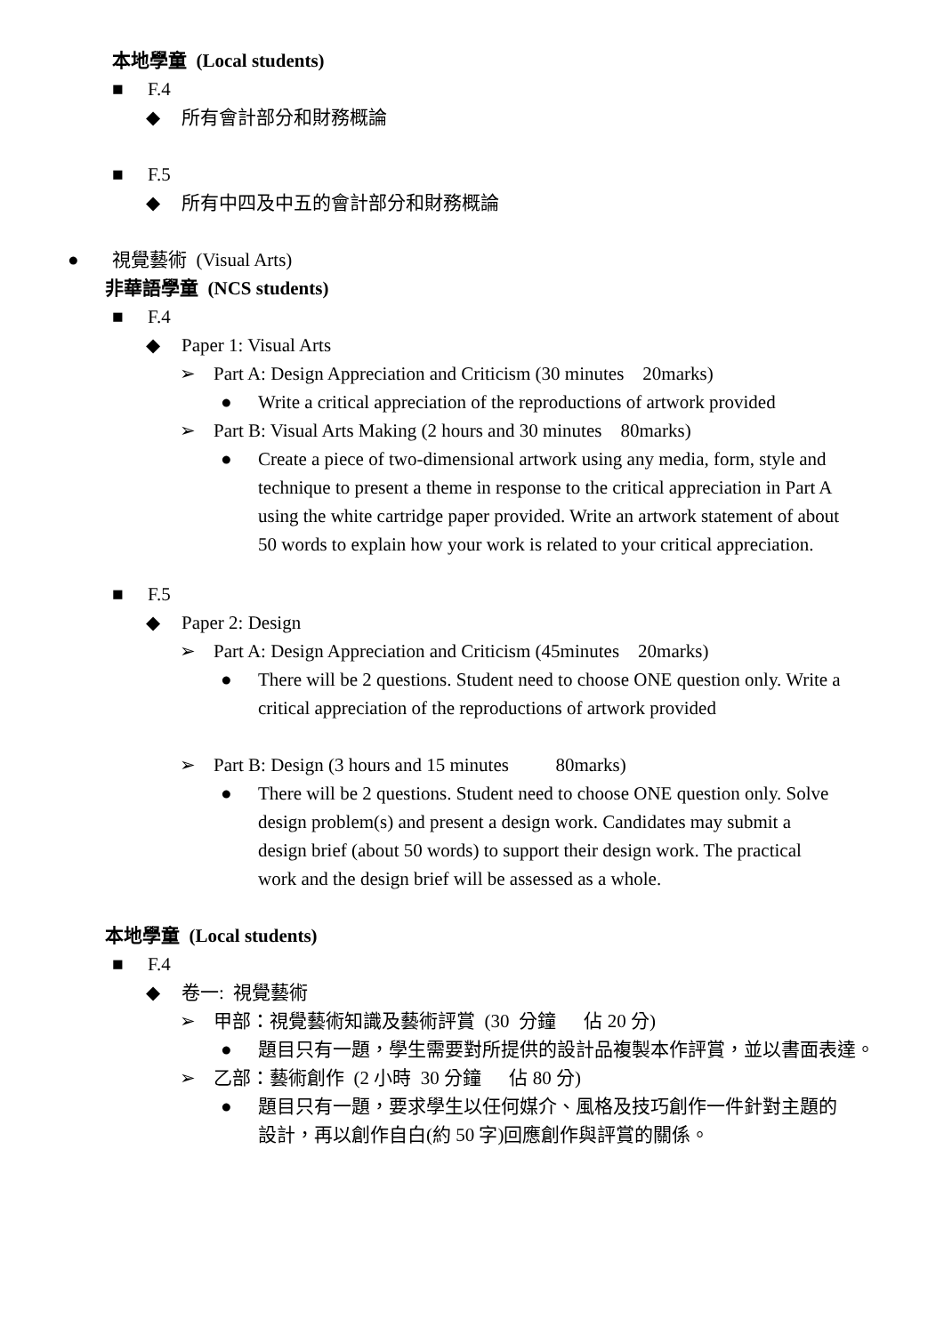本地學童 (Local students)
■ F.4
◆ 所有會計部分和財務概論
■ F.5
◆ 所有中四及中五的會計部分和財務概論
● 視覺藝術 (Visual Arts)
非華語學童 (NCS students)
■ F.4
◆ Paper 1: Visual Arts
➢ Part A: Design Appreciation and Criticism (30 minutes 20marks)
● Write a critical appreciation of the reproductions of artwork provided
➢ Part B: Visual Arts Making (2 hours and 30 minutes 80marks)
● Create a piece of two-dimensional artwork using any media, form, style and technique to present a theme in response to the critical appreciation in Part A using the white cartridge paper provided. Write an artwork statement of about 50 words to explain how your work is related to your critical appreciation.
■ F.5
◆ Paper 2: Design
➢ Part A: Design Appreciation and Criticism (45minutes 20marks)
● There will be 2 questions. Student need to choose ONE question only. Write a critical appreciation of the reproductions of artwork provided
➢ Part B: Design (3 hours and 15 minutes 80marks)
● There will be 2 questions. Student need to choose ONE question only. Solve design problem(s) and present a design work. Candidates may submit a design brief (about 50 words) to support their design work. The practical work and the design brief will be assessed as a whole.
本地學童 (Local students)
■ F.4
◆ 卷一: 視覺藝術
➢ 甲部：視覺藝術知識及藝術評賞 (30 分鐘 佔 20 分)
● 題目只有一題，學生需要對所提供的設計品複製本作評賞，並以書面表達。
➢ 乙部：藝術創作 (2 小時 30 分鐘 佔 80 分)
● 題目只有一題，要求學生以任何媒介、風格及技巧創作一件針對主題的設計，再以創作自白(約 50 字)回應創作與評賞的關係。